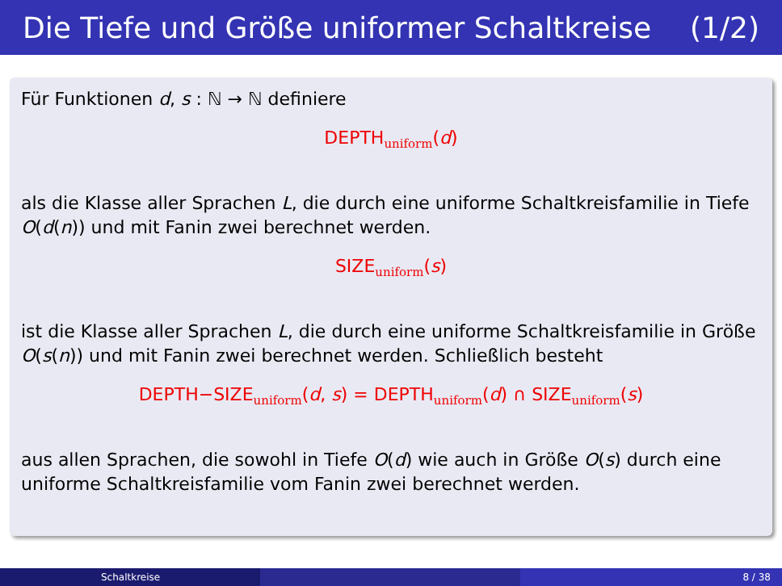Die Tiefe und Größe uniformer Schaltkreise (1/2)
Für Funktionen d, s : ℕ → ℕ definiere
DEPTHuniform(d)
als die Klasse aller Sprachen L, die durch eine uniforme Schaltkreisfamilie in Tiefe O(d(n)) und mit Fanin zwei berechnet werden.
SIZEuniform(s)
ist die Klasse aller Sprachen L, die durch eine uniforme Schaltkreisfamilie in Größe O(s(n)) und mit Fanin zwei berechnet werden. Schließlich besteht
DEPTH−SIZEuniform(d, s) = DEPTHuniform(d) ∩ SIZEuniform(s)
aus allen Sprachen, die sowohl in Tiefe O(d) wie auch in Größe O(s) durch eine uniforme Schaltkreisfamilie vom Fanin zwei berechnet werden.
Schaltkreise 8 / 38